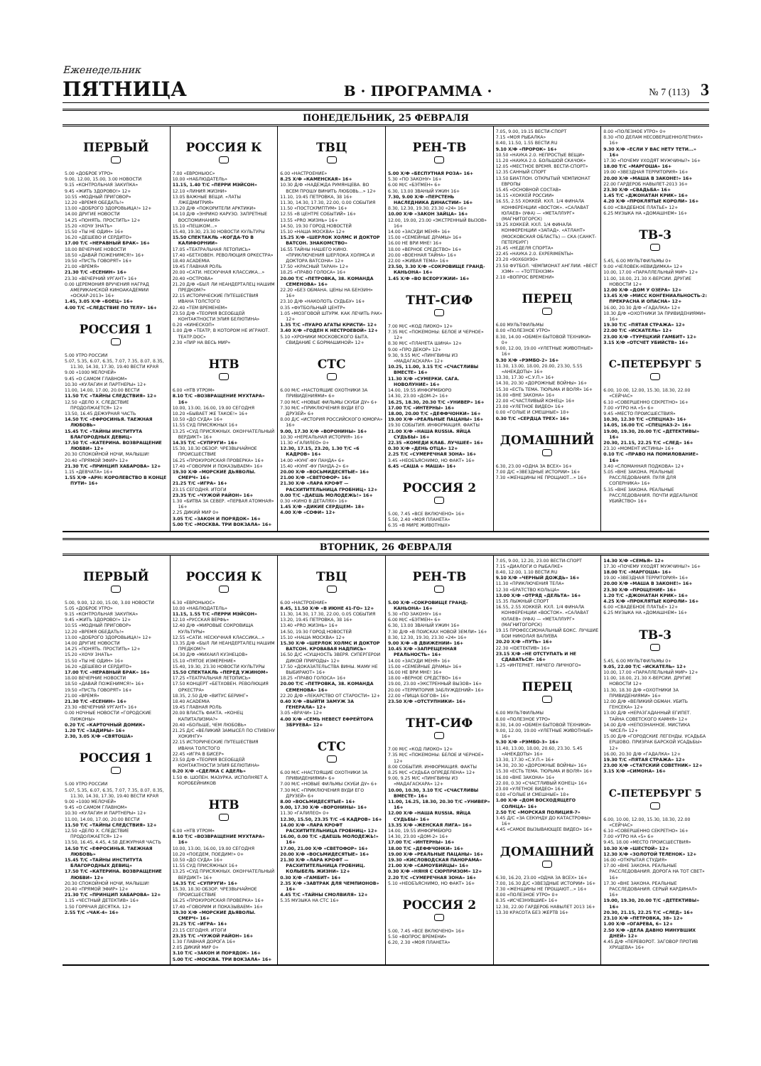Еженедельник
ПЯТНИЦА
В · ПРОГРАММА ·
№ 7 (113) 3
ПОНЕДЕЛЬНИК, 25 ФЕВРАЛЯ
ПЕРВЫЙ
5.00 «ДОБРОЕ УТРО»
9.00, 12.00, 15.00, 3.00 НОВОСТИ
9.15 «КОНТРОЛЬНАЯ ЗАКУПКА»
9.45 «ЖИТЬ ЗДОРОВО!» 12+
10.55 «МОДНЫЙ ПРИГОВОР»
12.20 «ВРЕМЯ ОБЕДАТЬ!»
13.00 «ДОБРОГО ЗДОРОВЬИЦА!» 12+
14.00 ДРУГИЕ НОВОСТИ
14.25 «ПОНЯТЬ. ПРОСТИТЬ» 12+
15.20 «ХОЧУ ЗНАТЬ»
15.50 «ТЫ НЕ ОДИН» 16+
16.20 «ДЕШЕВО И СЕРДИТО»
17.00 Т/С «НЕРАВНЫЙ БРАК» 16+
18.00 ВЕЧЕРНИЕ НОВОСТИ
18.50 «ДАВАЙ ПОЖЕНИМСЯ!» 16+
19.50 «ПУСТЬ ГОВОРЯТ» 16+
21.00 «ВРЕМЯ»
21.30 Т/С «ЕСЕНИН» 16+
23.30 «ВЕЧЕРНИЙ УРГАНТ» 16+
0.00 ЦЕРЕМОНИЯ ВРУЧЕНИЯ НАГРАД АМЕРИКАНСКОЙ КИНОАКАДЕМИИ «ОСКАР-2013» 16+
1.45, 3.05 Х/Ф «БОЕЦ» 16+
4.00 Т/С «СЛЕДСТВИЕ ПО ТЕЛУ» 16+
РОССИЯ 1
5.00 УТРО РОССИИ
5.07, 5.35, 6.07, 6.35, 7.07, 7.35, 8.07, 8.35, 11.30, 14.30, 17.30, 19.40 ВЕСТИ КРАЯ
9.00 «1000 МЕЛОЧЕЙ»
9.45 «О САМОМ ГЛАВНОМ»
10.30 «КУЛАГИН И ПАРТНЕРЫ» 12+
11.00, 14.00, 17.00, 20.00 ВЕСТИ
11.50 Т/С «ТАЙНЫ СЛЕДСТВИЯ» 12+
12.50 «ДЕЛО Х. СЛЕДСТВИЕ ПРОДОЛЖАЕТСЯ» 12+
13.50, 16.45 ДЕЖУРНАЯ ЧАСТЬ
14.50 Т/С «ЕФРОСИНЬЯ. ТАЕЖНАЯ ЛЮБОВЬ»
15.45 Т/С «ТАЙНЫ ИНСТИТУТА БЛАГОРОДНЫХ ДЕВИЦ»
17.50 Т/С «КАТЕРИНА. ВОЗВРАЩЕНИЕ ЛЮБВИ» 12+
20.30 СПОКОЙНОЙ НОЧИ, МАЛЫШИ!
20.40 «ПРЯМОЙ ЭФИР» 12+
21.30 Т/С «ПРИНЦИП ХАБАРОВА» 12+
1.15 «ДЕВЧАТА» 16+
1.55 Х/Ф «АРН: КОРОЛЕВСТВО В КОНЦЕ ПУТИ» 16+
РОССИЯ К
7.00 «ЕВРОНЬЮС»
10.00 «НАБЛЮДАТЕЛЬ»
11.15, 1.40 Т/С «ПЕРРИ МЭЙСОН»
12.10 «ЛИНИЯ ЖИЗНИ»
13.05 ВАЖНЫЕ ВЕЩИ. «ЛАТЫ ЛЖЕДМИТРИЯ»
13.20 Д/Ф «ПОКОРИТЕЛИ АРКТИКИ»
14.10 Д/Ф «ЭНРИКО КАРУЗО. ЗАПРЕТНЫЕ ВОСПОМИНАНИЯ»
15.10 «ПЕШКОМ...»
15.40, 19.30, 23.30 НОВОСТИ КУЛЬТУРЫ
15.50 СПЕКТАКЛЬ «КОГДА-ТО В КАЛИФОРНИИ»
17.05 «ТЕАТРАЛЬНАЯ ЛЕТОПИСЬ»
17.40 «БЕТХОВЕН. РЕВОЛЮЦИЯ ОРКЕСТРА»
18.40 ACADEMIA
19.45 ГЛАВНАЯ РОЛЬ
20.00 «САТИ. НЕСКУЧНАЯ КЛАССИКА...»
20.40 «ОСТРОВА»
21.20 Д/Ф «БЫЛ ЛИ НЕАНДЕРТАЛЕЦ НАШИМ ПРЕДКОМ?»
22.15 ИСТОРИЧЕСКИЕ ПУТЕШЕСТВИЯ ИВАНА ТОЛСТОГО
22.40 «ТЕМ ВРЕМЕНЕМ»
23.50 Д/Ф «ТЕОРИЯ ВСЕОБЩЕЙ КОНТАКТНОСТИ ЭЛИЯ БЕЛЮТИНА»
0.20 «КИНЕСКОП»
1.00 Д/Ф «ТЕАТР, В КОТОРОМ НЕ ИГРАЮТ. ТЕАТР.DOC»
2.30 «ПИР НА ВЕСЬ МИР»
НТВ
6.00 «НТВ УТРОМ»
8.10 Т/С «ВОЗВРАЩЕНИЕ МУХТАРА» 16+
10.00, 13.00, 16.00, 19.00 СЕГОДНЯ
10.20 «БЫВАЕТ ЖЕ ТАКОЕ!» 16+
10.50 «ДО СУДА» 16+
11.55 СУД ПРИСЯЖНЫХ 16+
13.25 «СУД ПРИСЯЖНЫХ. ОКОНЧАТЕЛЬНЫЙ ВЕРДИКТ» 16+
14.35 Т/С «СУПРУГИ» 16+
15.30, 18.30 ОБЗОР. ЧРЕЗВЫЧАЙНОЕ ПРОИСШЕСТВИЕ
16.25 «ПРОКУРОРСКАЯ ПРОВЕРКА» 16+
17.40 «ГОВОРИМ И ПОКАЗЫВАЕМ» 16+
19.30 Х/Ф «МОРСКИЕ ДЬЯВОЛЫ. СМЕРЧ» 16+
21.25 Т/С «ИГРА» 16+
23.15 СЕГОДНЯ. ИТОГИ
23.35 Т/С «ЧУЖОЙ РАЙОН» 16+
1.30 «БИТВА ЗА СЕВЕР. «ПЕРВАЯ АТОМНАЯ» 16+
2.25 ДИКИЙ МИР 0+
3.05 Т/С «ЗАКОН И ПОРЯДОК» 16+
5.00 Т/С «МОСКВА. ТРИ ВОКЗАЛА» 16+
ТВЦ
6.00 «НАСТРОЕНИЕ»
8.25 Х/Ф «КАМЕНСКАЯ» 16+
10.30 Д/Ф «НАДЕЖДА РУМЯНЦЕВА. ВО ВСЕМ ПРОШУ ВИНИТЬ ЛЮБОВЬ...» 12+
11.10, 19.45 ПЕТРОВКА, 38 16+
11.30, 14.30, 17.30, 22.00, 0.00 СОБЫТИЯ
11.50 «ПОСТСКРИПТУМ» 16+
12.55 «В ЦЕНТРЕ СОБЫТИЙ» 16+
13.55 «PRO ЖИЗНЬ» 16+
14.50, 19.30 ГОРОД НОВОСТЕЙ
15.10 «НАША МОСКВА» 12+
15.25 Х/Ф «ШЕРЛОК ХОЛМС И ДОКТОР ВАТСОН. ЗНАКОМСТВО»
16.55 ТАЙНЫ НАШЕГО КИНО. «ПРИКЛЮЧЕНИЯ ШЕРЛОКА ХОЛМСА И ДОКТОРА ВАТСОНА» 12+
17.50 «КРАСНЫЙ ТАРАН» 12+
18.25 «ПРАВО ГОЛОСА» 16+
20.00 Т/С «ПЕТРОВКА, 38. КОМАНДА СЕМЕНОВА» 16+
22.20 «БЕЗ ОБМАНА. ЦЕНЫ НА БЕНЗИН» 16+
23.10 Д/Ф «НАКОЛОТЬ СУДЬБУ» 16+
0.35 «ФУТБОЛЬНЫЙ ЦЕНТР»
1.05 «МОЗГОВОЙ ШТУРМ. КАК ЛЕЧИТЬ РАК» 12+
1.35 Т/С «ПУАРО АГАТЫ КРИСТИ» 12+
3.40 Х/Ф «ГОДЕН К НЕСТРОЕВОЙ» 12+
5.10 «ХРОНИКИ МОСКОВСКОГО БЫТА. СВИДАНИЕ С БОРМАШИНОЙ» 12+
СТС
6.00 М/С «НАСТОЯЩИЕ ОХОТНИКИ ЗА ПРИВИДЕНИЯМИ» 6+
7.00 М/С «НОВЫЕ ФИЛЬМЫ СКУБИ ДУ» 6+
7.30 М/С «ПРИКЛЮЧЕНИЯ ВУДИ ЕГО ДРУЗЕЙ» 6+
8.00 Д/С «ИСТОРИЯ РОССИЙСКОГО ЮМОРА» 16+
9.00, 17.30 Х/Ф «ВОРОНИНЫ» 16+
10.30 «НЕРЕАЛЬНАЯ ИСТОРИЯ» 16+
11.30 «ГАЛИЛЕО» 0+
12.30, 17.15, 23.20, 1.30 Т/С «6 КАДРОВ» 16+
14.00 «КУНГ-ФУ ПАНДА» 6+
15.40 «КУНГ-ФУ ПАНДА-2» 6+
20.00 Х/Ф «ВОСЬМИДЕСЯТЫЕ» 16+
21.00 Х/Ф «СВЕТОФОР» 16+
21.30 Х/Ф «ЛАРА КРОФТ — РАСХИТИТЕЛЬНИЦА ГРОБНИЦ» 12+
0.00 Т/С «ДАЕШЬ МОЛОДЕЖЬ!» 16+
0.30 «КИНО В ДЕТАЛЯХ» 16+
1.45 Х/Ф «ДИКИЕ СЕРДЦЕМ» 18+
4.00 Х/Ф «СОФИ» 12+
РЕН-ТВ
5.00 Х/Ф «БЕСПУТНАЯ РОЗА» 16+
5.30 «ПО ЗАКОНУ» 16+
6.00 М/С «БЭТМЕН» 6+
6.30, 13.00 ЗВАНЫЙ УЖИН 16+
7.30, 9.00 Х/Ф «ПЕРСТЕНЬ НАСЛЕДНИКА ДИНАСТИИ» 16+
8.30, 12.30, 19.30, 23.30 «24» 16+
10.00 Х/Ф «ЗАКОН ЗАЙЦА» 16+
12.00, 19.00, 23.00 «ЭКСТРЕННЫЙ ВЫЗОВ» 16+
14.00 «ЗАСУДИ МЕНЯ» 16+
15.00 «СЕМЕЙНЫЕ ДРАМЫ» 16+
16.00 НЕ ВРИ МНЕ! 16+
18.00 «ВЕРНОЕ СРЕДСТВО» 16+
20.00 «ВОЕННАЯ ТАЙНА» 16+
22.00 «ЖИВАЯ ТЕМА» 16+
23.50, 3.30 Х/Ф «СОКРОВИЩЕ ГРАНД-КАНЬОНА» 16+
1.45 Х/Ф «ВО ВСЕОРУЖИИ» 16+
ТНТ-СИФ
7.00 М/С «КОД ЛИОКО» 12+
7.35 М/С «ПОКЕМОНЫ: БЕЛОЕ И ЧЕРНОЕ» 12+
8.30 М/С «ПЛАНЕТА ШИНА» 12+
9.00 «ПРО ДЕКОР» 12+
9.30, 9.55 М/С «ПИНГВИНЫ ИЗ «МАДАГАСКАРА» 12+
10.25, 11.00, 3.15 Т/С «СЧАСТЛИВЫ ВМЕСТЕ» 16+
11.30 Х/Ф «СУМЕРКИ. САГА. НОВОЛУНИЕ» 16+
14.00, 19.55 ИНФОРМБЮРО
14.30, 23.00 «ДОМ-2» 16+
16.25, 18.30, 20.30 Т/С «УНИВЕР» 16+
17.00 Т/С «ИНТЕРНЫ» 16+
18.00, 20.00 Т/С «ДЕФФЧОНКИ» 16+
19.00 Х/Ф «РЕАЛЬНЫЕ ПАЦАНЫ» 16+
19.30 СОБЫТИЯ. ИНФОРМАЦИЯ. ФАКТЫ
21.00 Х/Ф «НАША RUSSIA. ЯЙЦА СУДЬБЫ» 16+
22.35 «КОМЕДИ КЛАБ. ЛУЧШЕЕ» 16+
0.30 Х/Ф «ДЕНЬ ОТЦА» 12+
2.25 Т/С «СУМЕРЕЧНАЯ ЗОНА» 16+
3.45 «НЕОБЪЯСНИМО, НО ФАКТ» 16+
6.45 «САША + МАША» 16+
РОССИЯ 2
5.00, 7.45 «ВСЕ ВКЛЮЧЕНО» 16+
5.50, 2.40 «МОЯ ПЛАНЕТА»
6.35 «В МИРЕ ЖИВОТНЫХ»
7.05, 9.00, 19.15 ВЕСТИ-СПОРТ
7.15 «МОЯ РЫБАЛКА»
8.40, 11.50, 1.55 ВЕСТИ.RU
9.10 Х/Ф «ПРОРОК» 16+
10.50 «НАУКА 2.0. НЕПРОСТЫЕ ВЕЩИ»
11.20 «НАУКА 2.0. БОЛЬШОЙ СКАЧОК»
12.05 «МЕСТНОЕ ВРЕМЯ. ВЕСТИ-СПОРТ»
12.35 САННЫЙ СПОРТ
13.50 БИАТЛОН. ОТКРЫТЫЙ ЧЕМПИОНАТ ЕВРОПЫ
15.45 «ОСНОВНОЙ СОСТАВ»
16.15 «ХОККЕЙ РОССИИ»
16.55, 2.55 ХОККЕЙ. КХЛ. 1/4 ФИНАЛА КОНФЕРЕНЦИИ «ВОСТОК». «САЛАВАТ ЮЛАЕВ» (УФА) — «МЕТАЛЛУРГ» (МАГНИТОГОРСК)
19.25 ХОККЕЙ. КХЛ. 1/4 ФИНАЛА КОНФЕРЕНЦИИ «ЗАПАД». «АТЛАНТ» (МОСКОВСКАЯ ОБЛАСТЬ) — СКА (САНКТ-ПЕТЕРБУРГ)
21.45 «НЕДЕЛЯ СПОРТА»
22.45 «НАУКА 2.0. EXPERIMENTЫ»
23.20 «90X60X90»
23.50 ФУТБОЛ. ЧЕМПИОНАТ АНГЛИИ. «ВЕСТ ХЭМ» — «ТОТТЕНХЭМ»
2.10 «ВОПРОС ВРЕМЕНИ»
ПЕРЕЦ
6.00 МУЛЬТФИЛЬМЫ
8.00 «ПОЛЕЗНОЕ УТРО»
8.30, 14.00 «ОБМЕН БЫТОВОЙ ТЕХНИКИ» 0+
9.00, 12.00, 19.00 «УЛЕТНЫЕ ЖИВОТНЫЕ» 16+
9.30 Х/Ф «РЭМБО-2» 16+
11.30, 13.00, 18.00, 20.00, 23.30, 5.55 «АНЕКДОТЫ» 16+
13.30, 17.30 «С.У.П.» 16+
14.30, 20.30 «ДОРОЖНЫЕ ВОЙНЫ» 16+
15.30 «ЕСТЬ ТЕМА. ТЮРЬМА И ВОЛЯ» 16+
16.00 «ВНЕ ЗАКОНА» 16+
22.00 «СЧАСТЛИВЫЙ КОНЕЦ» 16+
23.00 «УЛЕТНОЕ ВИДЕО» 16+
0.00 «ГОЛЫЕ И СМЕШНЫЕ» 18+
0.30 Т/С «СЕРДЦА ТРЕХ» 16+
ДОМАШНИЙ
6.30, 23.00 «ОДНА ЗА ВСЕХ» 16+
7.00 Д/С «ЗВЕЗДНЫЕ ИСТОРИИ» 16+
7.30 «ЖЕНЩИНЫ НЕ ПРОЩАЮТ...» 16+
8.00 «ПОЛЕЗНОЕ УТРО» 0+
8.30 «ПО ДЕЛАМ НЕСОВЕРШЕННОЛЕТНИХ» 16+
9.30 Х/Ф «ЕСЛИ У ВАС НЕТУ ТЕТИ...» 16+
17.30 «ПОЧЕМУ УХОДЯТ МУЖЧИНЫ?» 16+
18.00 Т/С «МАРГОША» 16+
19.00 «ЗВЕЗДНАЯ ТЕРРИТОРИЯ» 16+
20.00 Х/Ф «МАША В ЗАКОНЕ!» 16+
22.00 ГАРДЕРОБ НАВЫЛЕТ-2013 16+
23.30 Х/Ф «СВАДЬБА» 16+
1.45 Т/С «ДЖОНАТАН КРИК» 16+
4.20 Х/Ф «ПРОКЛЯТЫЕ КОРОЛИ» 16+
6.00 «СВАДЕБНОЕ ПЛАТЬЕ» 12+
6.25 МУЗЫКА НА «ДОМАШНЕМ» 16+
ТВ-3
5.45, 6.00 МУЛЬТФИЛЬМЫ 0+
9.00 «ЧЕЛОВЕК-НЕВИДИМКА» 12+
10.00, 17.00 «ПАРАЛЛЕЛЬНЫЙ МИР» 12+
11.00, 18.00, 21.30 Х-ВЕРСИИ. ДРУГИЕ НОВОСТИ 12+
12.00 Х/Ф «ДОМ У ОЗЕРА» 12+
13.45 Х/Ф «МИСС КОНГЕНИАЛЬНОСТЬ-2: ПРЕКРАСНА И ОПАСНА» 12+
16.00, 20.30 Д/Ф «ГАДАЛКА» 12+
18.30 Д/Ф «ОХОТНИКИ ЗА ПРИВИДЕНИЯМИ» 16+
19.30 Т/С «ПЯТАЯ СТРАЖА» 12+
22.00 Т/С «ИСКАТЕЛЬ» 12+
23.00 Х/Ф «ТУРЕЦКИЙ ГАМБИТ» 12+
3.15 Х/Ф «ОТСЧЕТ УБИЙСТВ» 16+
С-ПЕТЕРБУРГ 5
6.00, 10.00, 12.00, 15.30, 18.30, 22.00 «СЕЙЧАС»
6.10 «СОВЕРШЕННО СЕКРЕТНО» 16+
7.00 «УТРО НА «5» 6+
9.45 «МЕСТО ПРОИСШЕСТВИЯ»
10.30, 12.30 Т/С «СПЕЦНАЗ» 16+
14.05, 16.00 Т/С «СПЕЦНАЗ-2» 16+
19.00, 19.30, 20.00 Т/С «ДЕТЕКТИВЫ» 16+
20.30, 21.15, 22.25 Т/С «СЛЕД» 16+
23.10 «МОМЕНТ ИСТИНЫ» 16+
0.10 Т/С «ПРАВО НА ПОМИЛОВАНИЕ» 16+
3.40 «СЛОМАННАЯ ПОДКОВА» 12+
5.05 «ВНЕ ЗАКОНА. РЕАЛЬНЫЕ РАССЛЕДОВАНИЯ. ПУЛЯ ДЛЯ СОПЕРНИКА» 16+
5.35 «ВНЕ ЗАКОНА. РЕАЛЬНЫЕ РАССЛЕДОВАНИЯ. ПОЧТИ ИДЕАЛЬНОЕ УБИЙСТВО» 16+
ВТОРНИК, 26 ФЕВРАЛЯ
ПЕРВЫЙ
5.00, 9.00, 12.00, 15.00, 3.00 НОВОСТИ
5.05 «ДОБРОЕ УТРО»
9.15 «КОНТРОЛЬНАЯ ЗАКУПКА»
9.45 «ЖИТЬ ЗДОРОВО!» 12+
10.55 «МОДНЫЙ ПРИГОВОР»
12.20 «ВРЕМЯ ОБЕДАТЬ!»
13.00 «ДОБРОГО ЗДОРОВЬИЦА!» 12+
14.00 ДРУГИЕ НОВОСТИ
14.25 «ПОНЯТЬ. ПРОСТИТЬ» 12+
15.20 «ХОЧУ ЗНАТЬ»
15.50 «ТЫ НЕ ОДИН» 16+
16.20 «ДЕШЕВО И СЕРДИТО»
17.00 Т/С «НЕРАВНЫЙ БРАК» 16+
18.00 ВЕЧЕРНИЕ НОВОСТИ
18.50 «ДАВАЙ ПОЖЕНИМСЯ!» 16+
19.50 «ПУСТЬ ГОВОРЯТ» 16+
21.00 «ВРЕМЯ»
21.30 Т/С «ЕСЕНИН» 16+
23.30 «ВЕЧЕРНИЙ УРГАНТ» 16+
0.00 НОЧНЫЕ НОВОСТИ «ГОРОДСКИЕ ПИЖОНЫ»
0.20 Т/С «КАРТОЧНЫЙ ДОМИК»
1.20 Т/С «ЗАДИРЫ» 16+
2.30, 3.05 Х/Ф «СВЯТОША»
РОССИЯ 1
5.00 УТРО РОССИИ
5.07, 5.35, 6.07, 6.35, 7.07, 7.35, 8.07, 8.35, 11.30, 14.30, 17.30, 19.40 ВЕСТИ КРАЯ
9.00 «1000 МЕЛОЧЕЙ»
9.45 «О САМОМ ГЛАВНОМ»
10.30 «КУЛАГИН И ПАРТНЕРЫ» 12+
11.00, 14.00, 17.00, 20.00 ВЕСТИ
11.50 Т/С «ТАЙНЫ СЛЕДСТВИЯ» 12+
12.50 «ДЕЛО Х. СЛЕДСТВИЕ ПРОДОЛЖАЕТСЯ» 12+
13.50, 16.45, 4.45, 4.58 ДЕЖУРНАЯ ЧАСТЬ
14.50 Т/С «ЕФРОСИНЬЯ. ТАЕЖНАЯ ЛЮБОВЬ»
15.45 Т/С «ТАЙНЫ ИНСТИТУТА БЛАГОРОДНЫХ ДЕВИЦ»
17.50 Т/С «КАТЕРИНА. ВОЗВРАЩЕНИЕ ЛЮБВИ» 12+
20.30 СПОКОЙНОЙ НОЧИ, МАЛЫШИ!
20.40 «ПРЯМОЙ ЭФИР» 12+
21.30 Т/С «ПРИНЦИП ХАБАРОВА» 12+
1.15 «ЧЕСТНЫЙ ДЕТЕКТИВ» 16+
1.50 ГОРЯЧАЯ ДЕСЯТКА. 12+
2.55 Т/С «ЧАК-4» 16+
РОССИЯ К
6.30 «ЕВРОНЬЮС»
10.00 «НАБЛЮДАТЕЛЬ»
11.15, 1.55 Т/С «ПЕРРИ МЭЙСОН»
12.10 «РУССКАЯ ВЕРФЬ»
12.40 Д/Ф «МИРОВЫЕ СОКРОВИЩА КУЛЬТУРЫ»
12.55 «САТИ. НЕСКУЧНАЯ КЛАССИКА...»
13.35 Д/Ф «БЫЛ ЛИ НЕАНДЕРТАЛЕЦ НАШИМ ПРЕДКОМ?»
14.30 Д/Ф «МИХАИЛ КУЗНЕЦОВ»
15.10 «ПЯТОЕ ИЗМЕРЕНИЕ»
15.40, 19.30, 23.30 НОВОСТИ КУЛЬТУРЫ
15.50 СПЕКТАКЛЬ «ПЕРЕД УЖИНОМ»
17.25 «ТЕАТРАЛЬНАЯ ЛЕТОПИСЬ»
17.50 КОНЦЕРТ «БЕТХОВЕН. РЕВОЛЮЦИЯ ОРКЕСТРА»
18.35, 2.50 Д/Ф «ВИТУС БЕРИНГ»
18.40 ACADEMIA
19.45 ГЛАВНАЯ РОЛЬ
20.00 ВЛАСТЬ ФАКТА. «КОНЕЦ КАПИТАЛИЗМА?»
20.40 «БОЛЬШЕ, ЧЕМ ЛЮБОВЬ»
21.25 Д/С «ВЕЛИКИЙ ЗАМЫСЕЛ ПО СТИВЕНУ ХОКИНГУ»
22.15 ИСТОРИЧЕСКИЕ ПУТЕШЕСТВИЯ ИВАНА ТОЛСТОГО
22.45 «ИГРА В БИСЕР»
23.50 Д/Ф «ТЕОРИЯ ВСЕОБЩЕЙ КОНТАКТНОСТИ ЭЛИЯ БЕЛЮТИНА»
0.20 Х/Ф «СДЕЛКА С АДЕЛЬ»
1.50 Ф. ШОПЕН. МАЗУРКА. ИСПОЛНЯЕТ А. КОРОБЕЙНИКОВ
НТВ
6.00 «НТВ УТРОМ»
8.10 Т/С «ВОЗВРАЩЕНИЕ МУХТАРА» 16+
10.00, 13.00, 16.00, 19.00 СЕГОДНЯ
10.20 «ПОЕДЕМ, ПОЕДИМ!» 0+
10.50 «ДО СУДА» 16+
11.55 СУД ПРИСЯЖНЫХ 16+
13.25 «СУД ПРИСЯЖНЫХ. ОКОНЧАТЕЛЬНЫЙ ВЕРДИКТ» 16+
14.35 Т/С «СУПРУГИ» 16+
15.30, 18.30 ОБЗОР. ЧРЕЗВЫЧАЙНОЕ ПРОИСШЕСТВИЕ
16.25 «ПРОКУРОРСКАЯ ПРОВЕРКА» 16+
17.40 «ГОВОРИМ И ПОКАЗЫВАЕМ» 16+
19.30 Х/Ф «МОРСКИЕ ДЬЯВОЛЫ. СМЕРЧ» 16+
21.25 Т/С «ИГРА» 16+
23.15 СЕГОДНЯ. ИТОГИ
23.35 Т/С «ЧУЖОЙ РАЙОН» 16+
1.30 ГЛАВНАЯ ДОРОГА 16+
2.05 ДИКИЙ МИР 0+
3.10 Т/С «ЗАКОН И ПОРЯДОК» 16+
5.00 Т/С «МОСКВА. ТРИ ВОКЗАЛА» 16+
ТВЦ
6.00 «НАСТРОЕНИЕ»
8.45, 11.50 Х/Ф «В ИЮНЕ 41-ГО» 12+
11.30, 14.30, 17.30, 22.00, 0.05 СОБЫТИЯ
13.20, 19.45 ПЕТРОВКА, 38 16+
13.40 «PRO ЖИЗНЬ» 16+
14.50, 19.30 ГОРОД НОВОСТЕЙ
15.10 «НАША МОСКВА» 12+
15.30 Х/Ф «ШЕРЛОК ХОЛМС И ДОКТОР ВАТСОН. КРОВАВАЯ НАДПИСЬ»
16.50 Д/С «СУЩНОСТЬ ЗВЕРЯ. СУПЕРГЕРОИ ДИКОЙ ПРИРОДЫ» 12+
17.50 «ДОКАЗАТЕЛЬСТВА ВИНЫ. МАМУ НЕ ВЫБИРАЮТ» 16+
18.25 «ПРАВО ГОЛОСА» 16+
20.00 Т/С «ПЕТРОВКА, 38. КОМАНДА СЕМЕНОВА» 16+
22.20 Д/Ф «ЛЕКАРСТВО ОТ СТАРОСТИ» 12+
0.40 Х/Ф «ВЫЙТИ ЗАМУЖ ЗА ГЕНЕРАЛА» 12+
3.05 «ВРАЧИ» 12+
4.00 Х/Ф «СЕМЬ НЕВЕСТ ЕФРЕЙТОРА ЗБРУЕВА» 12+
СТС
6.00 М/С «НАСТОЯЩИЕ ОХОТНИКИ ЗА ПРИВИДЕНИЯМИ» 6+
7.00 М/С «НОВЫЕ ФИЛЬМЫ СКУБИ ДУ» 6+
7.30 М/С «ПРИКЛЮЧЕНИЯ ВУДИ ЕГО ДРУЗЕЙ» 6+
8.00 «ВОСЬМИДЕСЯТЫЕ» 16+
9.00, 17.30 Х/Ф «ВОРОНИНЫ» 16+
11.30 «ГАЛИЛЕО» 0+
12.30, 15.50, 23.35 Т/С «6 КАДРОВ» 16+
14.00 Х/Ф «ЛАРА КРОФТ РАСХИТИТЕЛЬНИЦА ГРОБНИЦ» 12+
16.00, 0.00 Т/С «ДАЕШЬ МОЛОДЕЖЬ!» 16+
17.00, 21.00 Х/Ф «СВЕТОФОР» 16+
20.00 Х/Ф «ВОСЬМИДЕСЯТЫЕ» 16+
21.30 Х/Ф «ЛАРА КРОФТ — РАСХИТИТЕЛЬНИЦА ГРОБНИЦ. КОЛЫБЕЛЬ ЖИЗНИ» 12+
0.30 Х/Ф «ГАМБИТ» 16+
2.35 Х/Ф «ЗАВТРАК ДЛЯ ЧЕМПИОНОВ» 16+
4.45 Т/С «ТАЙНЫ СМОЛВИЛЯ» 12+
5.35 МУЗЫКА НА СТС 16+
РЕН-ТВ
5.00 Х/Ф «СОКРОВИЩЕ ГРАНД-КАНЬОНА» 16+
5.30 «ПО ЗАКОНУ» 16+
6.00 М/С «БЭТМЕН» 6+
6.30, 13.00 ЗВАНЫЙ УЖИН 16+
7.30 Д/Ф «В ПОИСКАХ НОВОЙ ЗЕМЛИ» 16+
8.30, 12.30, 19.30, 23.30 «24» 16+
9.00 Х/Ф «В ДВИЖЕНИИ» 16+
10.45 Х/Ф «ЗАПРЕЩЕННАЯ РЕАЛЬНОСТЬ» 16+
14.00 «ЗАСУДИ МЕНЯ» 16+
15.00 «СЕМЕЙНЫЕ ДРАМЫ» 16+
16.00 НЕ ВРИ МНЕ! 16+
18.00 «ВЕРНОЕ СРЕДСТВО» 16+
19.00, 23.00 «ЭКСТРЕННЫЙ ВЫЗОВ» 16+
20.00 «ТЕРРИТОРИЯ ЗАБЛУЖДЕНИЙ» 16+
22.00 «ПИЩА БОГОВ» 16+
23.50 Х/Ф «ОТСТУПНИКИ» 16+
ТНТ-СИФ
7.00 М/С «КОД ЛИОКО» 12+
7.35 М/С «ПОКЕМОНЫ: БЕЛОЕ И ЧЕРНОЕ» 12+
8.00 СОБЫТИЯ. ИНФОРМАЦИЯ. ФАКТЫ
8.25 М/С «СУДЬБА ОПРЕДЕЛЕНА» 12+
9.00, 9.25 М/С «ПИНГВИНЫ ИЗ «МАДАГАСКАРА» 12+
10.00, 10.30, 3.10 Т/С «СЧАСТЛИВЫ ВМЕСТЕ» 16+
11.00, 16.25, 18.30, 20.30 Т/С «УНИВЕР» 16+
12.00 Х/Ф «НАША RUSSIA. ЯЙЦА СУДЬБЫ» 16+
13.35 Х/Ф «ЖЕНСКАЯ ЛИГА» 16+
14.00, 19.55 ИНФОРМБЮРО
14.30, 23.00 «ДОМ-2» 16+
17.00 Т/С «ИНТЕРНЫ» 16+
18.00 Т/С «ДЕФФЧОНКИ» 16+
19.00 Х/Ф «РЕАЛЬНЫЕ ПАЦАНЫ» 16+
19.30 «КИСЛОВОДСКАЯ ПАНОРАМА»
21.00 Х/Ф «САМОУБИЙЦЫ» 16+
0.30 Х/Ф «НЯНЯ С СЮРПРИЗОМ» 12+
2.20 Т/С «СУМЕРЕЧНАЯ ЗОНА» 16+
5.10 «НЕОБЪЯСНИМО, НО ФАКТ» 16+
РОССИЯ 2
5.00, 7.45 «ВСЕ ВКЛЮЧЕНО» 16+
5.50 «ВОПРОС ВРЕМЕНИ»
6.20, 2.30 «МОЯ ПЛАНЕТА»
7.05, 9.00, 12.20, 23.00 ВЕСТИ-СПОРТ
7.15 «ДИАЛОГИ О РЫБАЛКЕ»
8.40, 12.00, 1.10 ВЕСТИ.RU
9.10 Х/Ф «ЧЕРНЫЙ ДОЖДЬ» 16+
11.30 «ПРИКЛЮЧЕНИЯ ТЕЛА»
12.30 «БРАТСТВО КОЛЬЦА»
13.00 Х/Ф «ОТРЯД «ДЕЛЬТА» 16+
15.35 ЛЫЖНЫЙ СПОРТ
16.55, 2.55 ХОККЕЙ. КХЛ. 1/4 ФИНАЛА КОНФЕРЕНЦИИ «ВОСТОК». «САЛАВАТ ЮЛАЕВ» (УФА) — «МЕТАЛЛУРГ» (МАГНИТОГОРСК)
19.15 ПРОФЕССИОНАЛЬНЫЙ БОКС. ЛУЧШИЕ БОИ НИКОЛАЯ ВАЛУЕВА
20.20 Х/Ф «ПУТЬ» 16+
22.30 «IDETEKTИВ» 16+
23.15 Х/Ф «НЕ ОТСТУПАТЬ И НЕ СДАВАТЬСЯ» 16+
1.25 «ИНТЕРНЕТ. НИЧЕГО ЛИЧНОГО»
ПЕРЕЦ
6.00 МУЛЬТФИЛЬМЫ
8.00 «ПОЛЕЗНОЕ УТРО»
8.30, 14.00 «ОБМЕН БЫТОВОЙ ТЕХНИКИ»
9.00, 12.00, 19.00 «УЛЕТНЫЕ ЖИВОТНЫЕ» 16+
9.30 Х/Ф «РЭМБО-3» 16+
11.40, 13.00, 18.00, 20.60, 23.30. 5.45 «АНЕКДОТЫ» 16+
13.30, 17.30 «С.У.П.» 16+
14.30, 20.30 «ДОРОЖНЫЕ ВОЙНЫ» 16+
15.30 «ЕСТЬ ТЕМА. ТЮРЬМА И ВОЛЯ» 16+
16.00 «ВНЕ ЗАКОНА» 16+
22.00, 0.30 «СЧАСТЛИВЫЙ КОНЕЦ» 16+
23.00 «УЛЕТНОЕ ВИДЕО» 16+
0.00 «ГОЛЫЕ И СМЕШНЫЕ» 18+
1.00 Х/Ф «ДОМ ВОСХОДЯЩЕГО СОЛНЦА» 16+
2.50 Т/С «МОРСКАЯ ПОЛИЦИЯ-7»
3.45 Д/С «ЗА СЕКУНДУ ДО КАТАСТРОФЫ» 16+
4.45 «САМОЕ ВЫЗЫВАЮЩЕЕ ВИДЕО» 16+
ДОМАШНИЙ
6.30, 16.20, 23.00 «ОДНА ЗА ВСЕХ» 16+
7.00, 16.30 Д/С «ЗВЕЗДНЫЕ ИСТОРИИ» 16+
7.30 «ЖЕНЩИНЫ НЕ ПРОЩАЮТ...» 16+
8.00 «ПОЛЕЗНОЕ УТРО» 0+
8.35 «ИСЧЕЗНУВШИЕ» 16+
12.30, 22.00 ГАРДЕРОБ НАВЫЛЕТ 2013 16+
13.30 КРАСОТА БЕЗ ЖЕРТВ 16+
14.30 Х/Ф «СЕМЬЯ» 12+
17.30 «ПОЧЕМУ УХОДЯТ МУЖЧИНЫ?» 16+
18.00 Т/С «МАРГОША» 16+
19.00 «ЗВЕЗДНАЯ ТЕРРИТОРИЯ» 16+
20.00 Х/Ф «МАША В ЗАКОНЕ!» 16+
23.30 Х/Ф «ПРОЩЕНИЕ» 16+
1.20 Т/С «ДЖОНАТАН КРИК» 16+
4.25 Х/Ф «ПРОКЛЯТЫЕ КОРОЛИ» 16+
6.00 «СВАДЕБНОЕ ПЛАТЬЕ» 12+
6.25 МУЗЫКА НА «ДОМАШНЕМ» 16+
ТВ-3
5.45, 6.00 МУЛЬТФИЛЬМЫ 0+
9.05, 22.00 Т/С «ИСКАТЕЛЬ» 12+
10.00, 17.00 «ПАРАЛЛЕЛЬНЫЙ МИР» 12+
11.00, 18.00, 21.30 Х-ВЕРСИИ. ДРУГИЕ НОВОСТИ 12+
11.30, 18.30 Д/Ф «ОХОТНИКИ ЗА ПРИВИДЕНИЯМИ» 16+
12.00 Д/Ф «ВЕЛИКИЙ ОБМАН. УБИТЬ ГЕНСЕКА» 12+
13.00 Д/Ф «НЕРАЗГАДАННЫЙ ЕГИПЕТ. ТАЙНА СОВЕТСКОГО КАМНЯ» 12+
14.00 Д/Ф «НЕПОЗНАННОЕ. МИСТИКА ЧИСЕЛ» 12+
15.00 Д/Ф «ГОРОДСКИЕ ЛЕГЕНДЫ. УСАДЬБА ЕРШОВО. ПРИЗРАК БАРСКОЙ УСАДЬБЫ» 12+
16.00, 20.30 Д/Ф «ГАДАЛКА» 12+
19.30 Т/С «ПЯТАЯ СТРАЖА» 12+
23.00 Х/Ф «СТАТСКИЙ СОВЕТНИК» 12+
3.15 Х/Ф «СИМОНА» 16+
С-ПЕТЕРБУРГ 5
6.00, 10.00, 12.00, 15.30, 18.30, 22.00 «СЕЙЧАС»
6.10 «СОВЕРШЕННО СЕКРЕТНО» 16+
7.00 «УТРО НА «5» 6+
9.45, 18.00 «МЕСТО ПРОИСШЕСТВИЯ»
10.30 Х/Ф «ШЕСТОЙ» 12+
12.30 Х/Ф «ЗОЛОТОЙ ТЕЛЕНОК» 12+
16.00 «ОТКРЫТАЯ СТУДИЯ»
17.00 «ВНЕ ЗАКОНА. РЕАЛЬНЫЕ РАССЛЕДОВАНИЯ. ДОРОГА НА ТОТ СВЕТ» 16+
17.30 «ВНЕ ЗАКОНА. РЕАЛЬНЫЕ РАССЛЕДОВАНИЯ. СЕРЫЙ КАРДИНАЛ» 16+
19.00, 19.30, 20.00 Т/С «ДЕТЕКТИВЫ» 16+
20.30, 21.15, 22.25 Т/С «СЛЕД» 16+
23.10 Х/Ф «ПЕТРОВКА, 38» 12+
1.00 Х/Ф «ОГАРЕВА, 6» 12+
2.50 Х/Ф «ДЕЛА ДАВНО МИНУВШИХ ДНЕЙ» 12+
4.45 Д/Ф «ПЕРЕВОРОТ. ЗАГОВОР ПРОТИВ ХРУЩЕВА» 16+